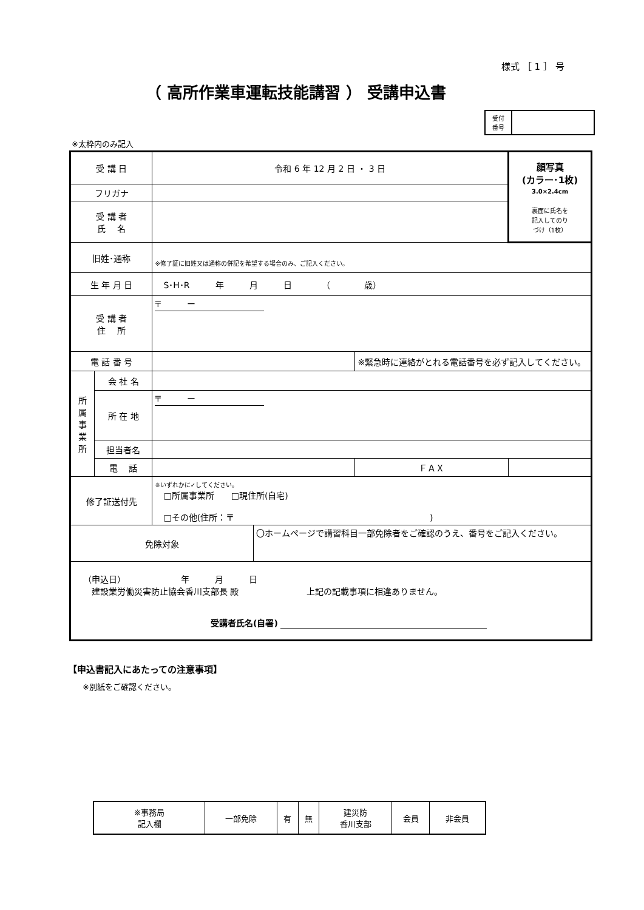様式 ［ 1 ］ 号
（ 高所作業車運転技能講習 ） 受講申込書
| 受付 番号 | |
※太枠内のみ記入
| 受 講 日 | | 令和 6 年 12 月 2 日 ・ 3 日 | | | 顔写真 (カラー･1枚) 3.0×2.4cm 裏面に氏名を 記入してのり づけ（1枚） |
| フリガナ | | | | | |
| 受 講 者 氏 名 | | | | | |
| 旧姓･通称 | | ※修了証に旧姓又は通称の併記を希望する場合のみ、ご記入ください。 | | | |
| 生 年 月 日 | | S･H･R 年 月 日 （ 歳） | | | |
| 受 講 者 住 所 | | 〒 ー | | | |
| 電 話 番 号 | | | | ※緊急時に連絡がとれる電話番号を必ず記入してください。 | |
| 所 属 事 業 所 | 会 社 名 | | | | |
| | 所 在 地 | 〒 ー | | | |
| | 担当者名 | | | | |
| | 電 話 | | | ＦＡＸ | |
| 修了証送付先 | | ※いずれかに✓してください。 □所属事業所 □現住所(自宅) □その他(住所：〒 ) | | | |
| 免除対象 | | | 〇ホームページで講習科目一部免除者をご確認のうえ、番号をご記入ください。 | | |
| （申込日） 年 月 日 建設業労働災害防止協会香川支部長 殿 上記の記載事項に相違ありません。 受講者氏名(自署) | | | | | |
【申込書記入にあたっての注意事項】
※別紙をご確認ください。
| ※事務局 記入欄 | 一部免除 | 有 | 無 | 建災防 香川支部 | 会員 | 非会員 |